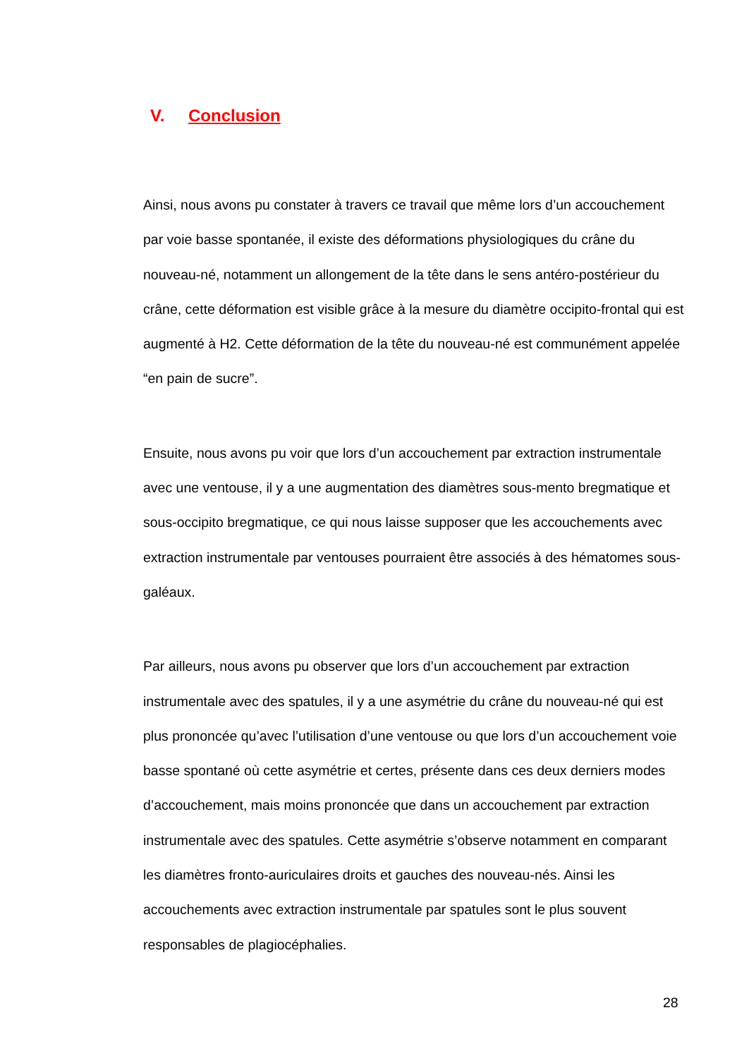V. Conclusion
Ainsi, nous avons pu constater à travers ce travail que même lors d’un accouchement par voie basse spontanée, il existe des déformations physiologiques du crâne du nouveau-né, notamment un allongement de la tête dans le sens antéro-postérieur du crâne, cette déformation est visible grâce à la mesure du diamètre occipito-frontal qui est augmenté à H2. Cette déformation de la tête du nouveau-né est communément appelée “en pain de sucre”.
Ensuite, nous avons pu voir que lors d’un accouchement par extraction instrumentale avec une ventouse, il y a une augmentation des diamètres sous-mento bregmatique et sous-occipito bregmatique, ce qui nous laisse supposer que les accouchements avec extraction instrumentale par ventouses pourraient être associés à des hématomes sous-galéaux.
Par ailleurs, nous avons pu observer que lors d’un accouchement par extraction instrumentale avec des spatules, il y a une asymétrie du crâne du nouveau-né qui est plus prononcée qu’avec l’utilisation d’une ventouse ou que lors d’un accouchement voie basse spontané où cette asymétrie et certes, présente dans ces deux derniers modes d’accouchement, mais moins prononcée que dans un accouchement par extraction instrumentale avec des spatules. Cette asymétrie s’observe notamment en comparant les diamètres fronto-auriculaires droits et gauches des nouveau-nés. Ainsi les accouchements avec extraction instrumentale par spatules sont le plus souvent responsables de plagiocéphalies.
28